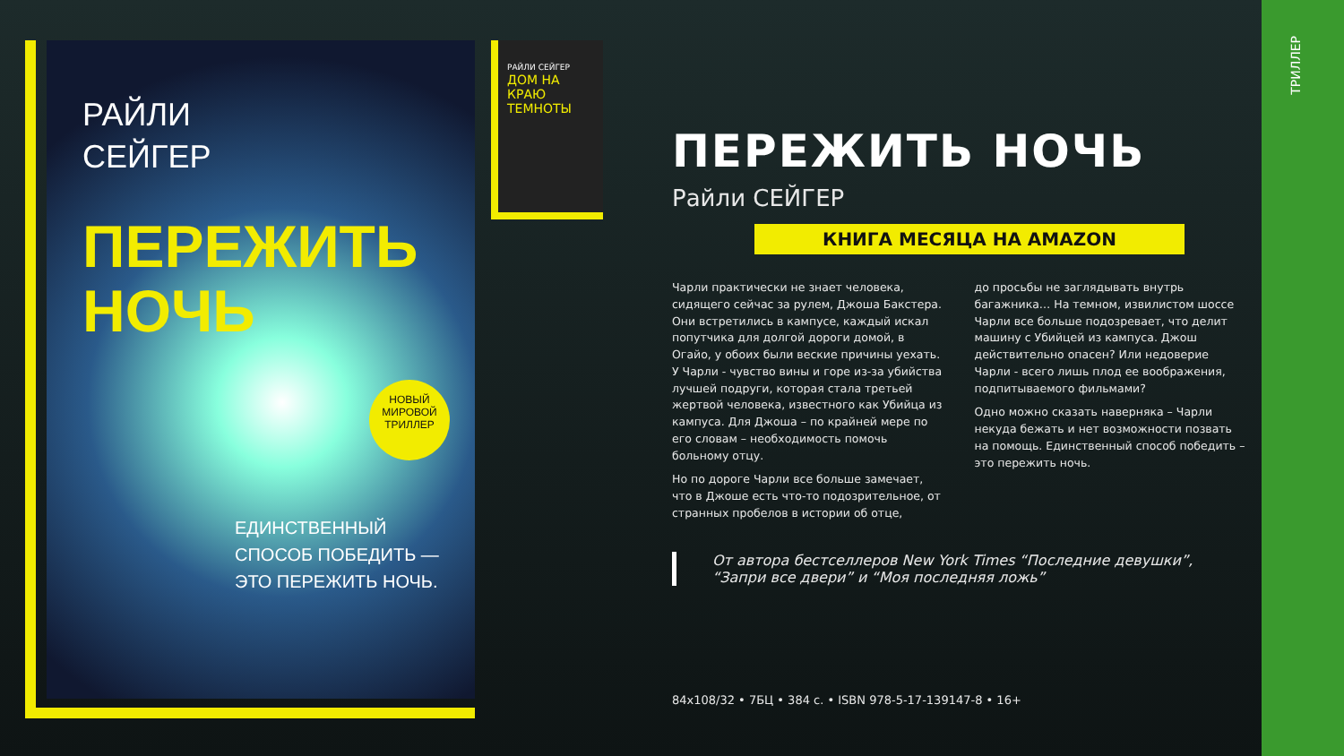ТРИЛЛЕР
РАЙЛИ
СЕЙГЕР
ПЕРЕЖИТЬ
НОЧЬ
НОВЫЙ МИРОВОЙ ТРИЛЛЕР
ЕДИНСТВЕННЫЙ
СПОСОБ ПОБЕДИТЬ —
ЭТО ПЕРЕЖИТЬ НОЧЬ.
РАЙЛИ СЕЙГЕР
ДОМ НА КРАЮ ТЕМНОТЫ
ПЕРЕЖИТЬ НОЧЬ
Райли СЕЙГЕР
КНИГА МЕСЯЦА НА AMAZON
Чарли практически не знает человека, сидящего сейчас за рулем, Джоша Бакстера. Они встретились в кампусе, каждый искал попутчика для долгой дороги домой, в Огайо, у обоих были веские причины уехать. У Чарли - чувство вины и горе из-за убийства лучшей подруги, которая стала третьей жертвой человека, известного как Убийца из кампуса. Для Джоша – по крайней мере по его словам – необходимость помочь больному отцу.
Но по дороге Чарли все больше замечает, что в Джоше есть что-то подозрительное, от странных пробелов в истории об отце,
до просьбы не заглядывать внутрь багажника… На темном, извилистом шоссе Чарли все больше подозревает, что делит машину с Убийцей из кампуса. Джош действительно опасен? Или недоверие Чарли - всего лишь плод ее воображения, подпитываемого фильмами?
Одно можно сказать наверняка – Чарли некуда бежать и нет возможности позвать на помощь. Единственный способ победить – это пережить ночь.
От автора бестселлеров New York Times “Последние девушки”,
“Запри все двери” и “Моя последняя ложь”
84х108/32 • 7БЦ • 384 с. • ISBN 978-5-17-139147-8 • 16+